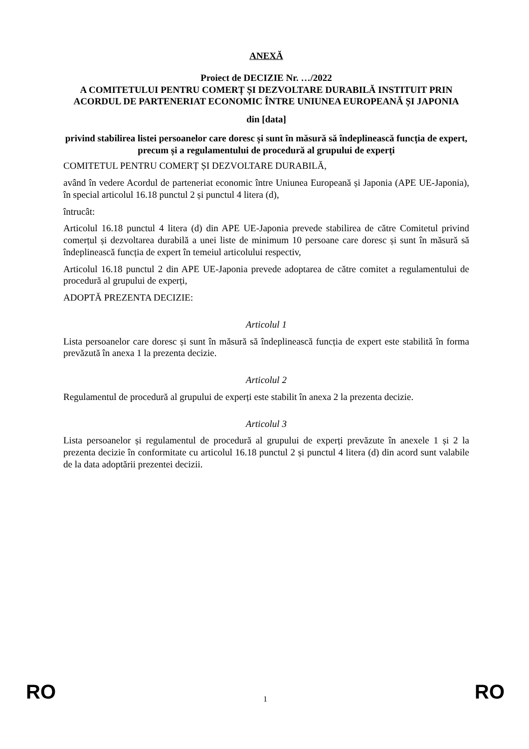ANEXĂ
Proiect de DECIZIE Nr. …/2022
A COMITETULUI PENTRU COMERȚ ȘI DEZVOLTARE DURABILĂ INSTITUIT PRIN ACORDUL DE PARTENERIAT ECONOMIC ÎNTRE UNIUNEA EUROPEANĂ ȘI JAPONIA
din [data]
privind stabilirea listei persoanelor care doresc și sunt în măsură să îndeplinească funcția de expert, precum și a regulamentului de procedură al grupului de experți
COMITETUL PENTRU COMERȚ ȘI DEZVOLTARE DURABILĂ,
având în vedere Acordul de parteneriat economic între Uniunea Europeană și Japonia (APE UE-Japonia), în special articolul 16.18 punctul 2 și punctul 4 litera (d),
întrucât:
Articolul 16.18 punctul 4 litera (d) din APE UE-Japonia prevede stabilirea de către Comitetul privind comerțul și dezvoltarea durabilă a unei liste de minimum 10 persoane care doresc și sunt în măsură să îndeplinească funcția de expert în temeiul articolului respectiv,
Articolul 16.18 punctul 2 din APE UE-Japonia prevede adoptarea de către comitet a regulamentului de procedură al grupului de experți,
ADOPTĂ PREZENTA DECIZIE:
Articolul 1
Lista persoanelor care doresc și sunt în măsură să îndeplinească funcția de expert este stabilită în forma prevăzută în anexa 1 la prezenta decizie.
Articolul 2
Regulamentul de procedură al grupului de experți este stabilit în anexa 2 la prezenta decizie.
Articolul 3
Lista persoanelor și regulamentul de procedură al grupului de experți prevăzute în anexele 1 și 2 la prezenta decizie în conformitate cu articolul 16.18 punctul 2 și punctul 4 litera (d) din acord sunt valabile de la data adoptării prezentei decizii.
RO 1 RO